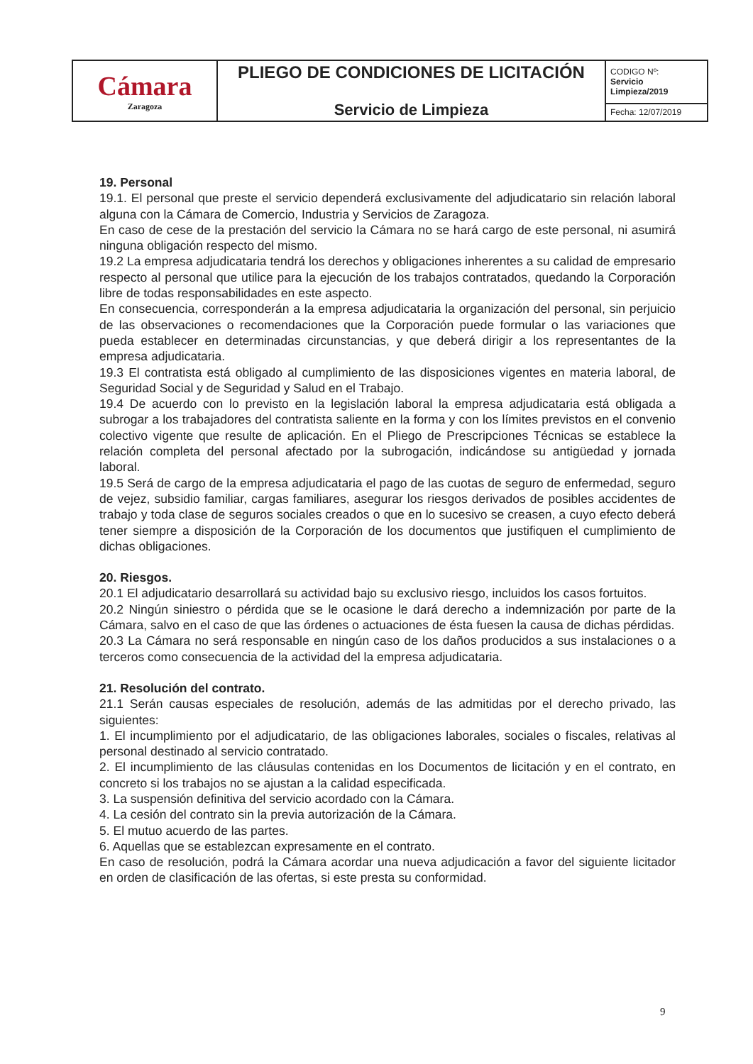| Cámara Zaragoza | PLIEGO DE CONDICIONES DE LICITACIÓN Servicio de Limpieza | CODIGO Nº: Servicio Limpieza/2019 |
| | | Fecha: 12/07/2019 |
19. Personal
19.1. El personal que preste el servicio dependerá exclusivamente del adjudicatario sin relación laboral alguna con la Cámara de Comercio, Industria y Servicios de Zaragoza.
En caso de cese de la prestación del servicio la Cámara no se hará cargo de este personal, ni asumirá ninguna obligación respecto del mismo.
19.2 La empresa adjudicataria tendrá los derechos y obligaciones inherentes a su calidad de empresario respecto al personal que utilice para la ejecución de los trabajos contratados, quedando la Corporación libre de todas responsabilidades en este aspecto.
En consecuencia, corresponderán a la empresa adjudicataria la organización del personal, sin perjuicio de las observaciones o recomendaciones que la Corporación puede formular o las variaciones que pueda establecer en determinadas circunstancias, y que deberá dirigir a los representantes de la empresa adjudicataria.
19.3 El contratista está obligado al cumplimiento de las disposiciones vigentes en materia laboral, de Seguridad Social y de Seguridad y Salud en el Trabajo.
19.4 De acuerdo con lo previsto en la legislación laboral la empresa adjudicataria está obligada a subrogar a los trabajadores del contratista saliente en la forma y con los límites previstos en el convenio colectivo vigente que resulte de aplicación. En el Pliego de Prescripciones Técnicas se establece la relación completa del personal afectado por la subrogación, indicándose su antigüedad y jornada laboral.
19.5 Será de cargo de la empresa adjudicataria el pago de las cuotas de seguro de enfermedad, seguro de vejez, subsidio familiar, cargas familiares, asegurar los riesgos derivados de posibles accidentes de trabajo y toda clase de seguros sociales creados o que en lo sucesivo se creasen, a cuyo efecto deberá tener siempre a disposición de la Corporación de los documentos que justifiquen el cumplimiento de dichas obligaciones.
20. Riesgos.
20.1 El adjudicatario desarrollará su actividad bajo su exclusivo riesgo, incluidos los casos fortuitos.
20.2 Ningún siniestro o pérdida que se le ocasione le dará derecho a indemnización por parte de la Cámara, salvo en el caso de que las órdenes o actuaciones de ésta fuesen la causa de dichas pérdidas.
20.3 La Cámara no será responsable en ningún caso de los daños producidos a sus instalaciones o a terceros como consecuencia de la actividad del la empresa adjudicataria.
21. Resolución del contrato.
21.1 Serán causas especiales de resolución, además de las admitidas por el derecho privado, las siguientes:
1. El incumplimiento por el adjudicatario, de las obligaciones laborales, sociales o fiscales, relativas al personal destinado al servicio contratado.
2. El incumplimiento de las cláusulas contenidas en los Documentos de licitación y en el contrato, en concreto si los trabajos no se ajustan a la calidad especificada.
3. La suspensión definitiva del servicio acordado con la Cámara.
4. La cesión del contrato sin la previa autorización de la Cámara.
5. El mutuo acuerdo de las partes.
6. Aquellas que se establezcan expresamente en el contrato.
En caso de resolución, podrá la Cámara acordar una nueva adjudicación a favor del siguiente licitador en orden de clasificación de las ofertas, si este presta su conformidad.
9